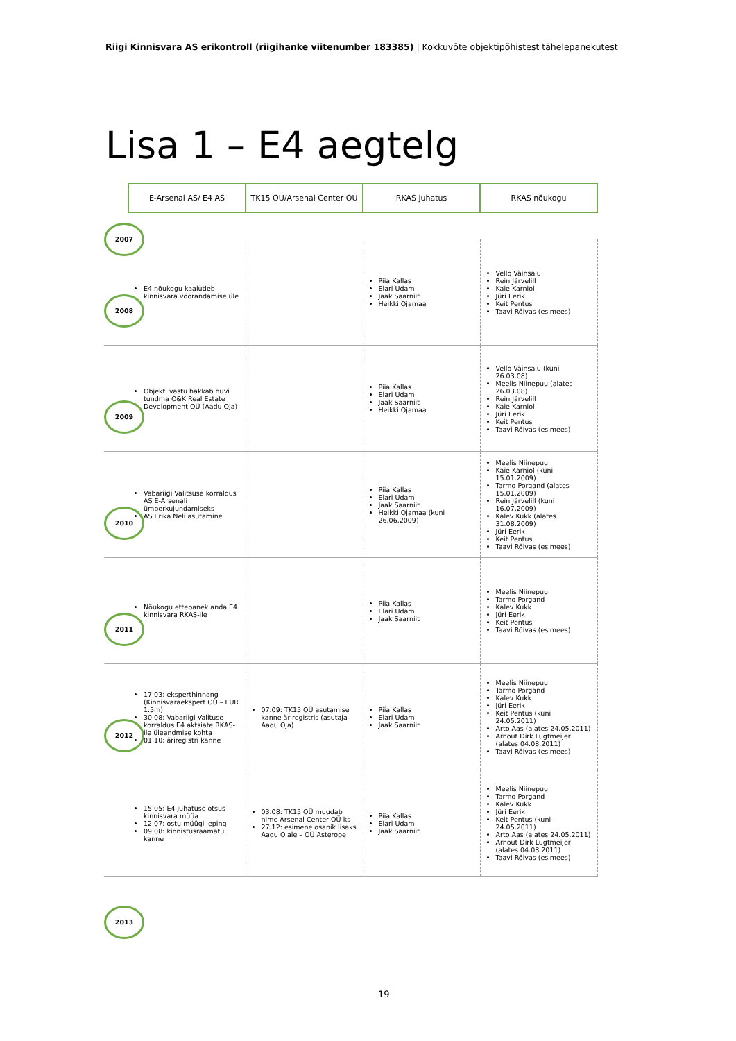Riigi Kinnisvara AS erikontroll (riigihanke viitenumber 183385) | Kokkuvõte objektipõhistest tähelepanekutest
Lisa 1 – E4 aegtelg
| | E-Arsenal AS/ E4 AS | TK15 OÜ/Arsenal Center OÜ | RKAS juhatus | RKAS nõukogu |
| --- | --- | --- | --- | --- |
| 2007 | E4 nõukogu kaalutleb kinnisvara võõrandamise üle | | Piia Kallas Elari Udam Jaak Saarniit Heikki Ojamaa | Vello Väinsalu Rein Järvelill Kaie Karniol Jüri Eerik Keit Pentus Taavi Rõivas (esimees) |
| 2008 | Objekti vastu hakkab huvi tundma O&K Real Estate Development OÜ (Aadu Oja) | | Piia Kallas Elari Udam Jaak Saarniit Heikki Ojamaa | Vello Väinsalu (kuni 26.03.08) Meelis Niinepuu (alates 26.03.08) Rein Järvelill Kaie Karniol Jüri Eerik Keit Pentus Taavi Rõivas (esimees) |
| 2009 | Vabariigi Valitsuse korraldus AS E-Arsenali ümberkujundamiseks AS Erika Neli asutamine | | Piia Kallas Elari Udam Jaak Saarniit Heikki Ojamaa (kuni 26.06.2009) | Meelis Niinepuu Kaie Karniol (kuni 15.01.2009) Tarmo Porgand (alates 15.01.2009) Rein Järvelill (kuni 16.07.2009) Kalev Kukk (alates 31.08.2009) Jüri Eerik Keit Pentus Taavi Rõivas (esimees) |
| 2010 | Nõukogu ettepanek anda E4 kinnisvara RKAS-ile | | Piia Kallas Elari Udam Jaak Saarniit | Meelis Niinepuu Tarmo Porgand Kalev Kukk Jüri Eerik Keit Pentus Taavi Rõivas (esimees) |
| 2011 | 17.03: eksperthinnang (Kinnisvaraekspert OÜ – EUR 1.5m) 30.08: Vabariigi Valituse korraldus E4 aktsiate RKAS-ile üleandmise kohta 01.10: äriregistri kanne | 07.09: TK15 OÜ asutamise kanne äriregistris (asutaja Aadu Oja) | Piia Kallas Elari Udam Jaak Saarniit | Meelis Niinepuu Tarmo Porgand Kalev Kukk Jüri Eerik Keit Pentus (kuni 24.05.2011) Arto Aas (alates 24.05.2011) Arnout Dirk Lugtmeijer (alates 04.08.2011) Taavi Rõivas (esimees) |
| 2012 | 15.05: E4 juhatuse otsus kinnisvara müüa 12.07: ostu-müügi leping 09.08: kinnistusraamatu kanne | 03.08: TK15 OÜ muudab nime Arsenal Center OÜ-ks 27.12: esimene osanik lisaks Aadu Ojale – OÜ Asterope | Piia Kallas Elari Udam Jaak Saarniit | Meelis Niinepuu Tarmo Porgand Kalev Kukk Jüri Eerik Keit Pentus (kuni 24.05.2011) Arto Aas (alates 24.05.2011) Arnout Dirk Lugtmeijer (alates 04.08.2011) Taavi Rõivas (esimees) |
| 2013 | | | | |
19